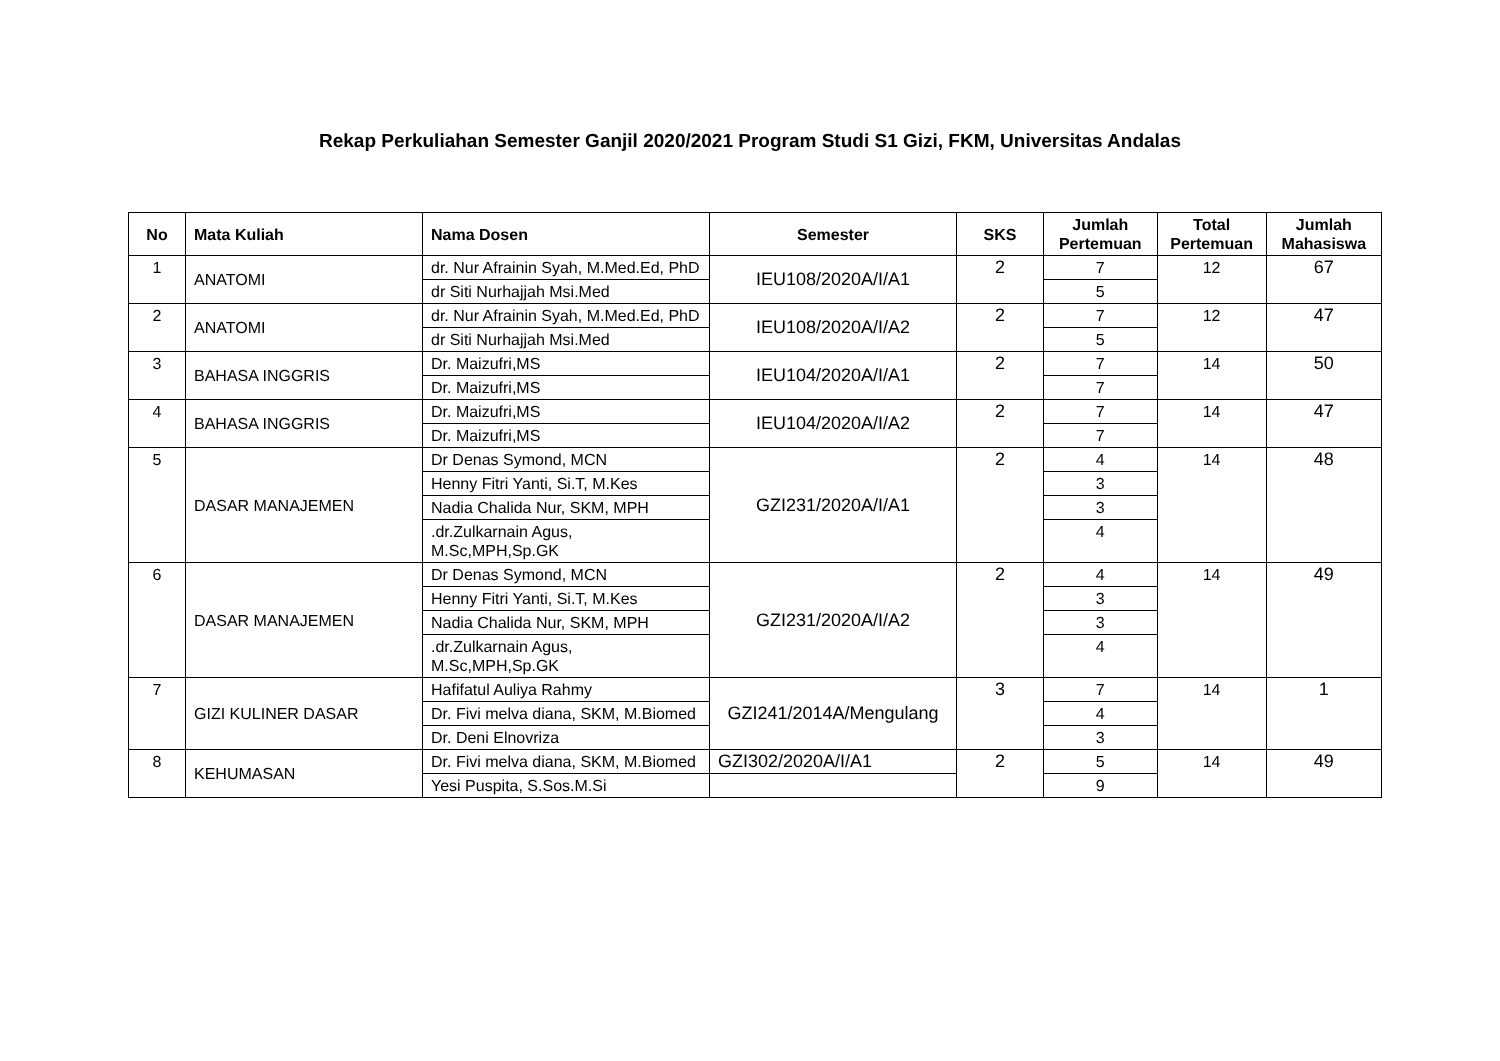Rekap Perkuliahan Semester Ganjil 2020/2021 Program Studi S1 Gizi, FKM, Universitas Andalas
| No | Mata Kuliah | Nama Dosen | Semester | SKS | Jumlah Pertemuan | Total Pertemuan | Jumlah Mahasiswa |
| --- | --- | --- | --- | --- | --- | --- | --- |
| 1 | ANATOMI | dr. Nur Afrainin Syah, M.Med.Ed, PhD | IEU108/2020A/I/A1 | 2 | 7 | 12 | 67 |
| | | dr Siti Nurhajjah Msi.Med | | | 5 | | |
| 2 | ANATOMI | dr. Nur Afrainin Syah, M.Med.Ed, PhD | IEU108/2020A/I/A2 | 2 | 7 | 12 | 47 |
| | | dr Siti Nurhajjah Msi.Med | | | 5 | | |
| 3 | BAHASA INGGRIS | Dr. Maizufri,MS | IEU104/2020A/I/A1 | 2 | 7 | 14 | 50 |
| | | Dr. Maizufri,MS | | | 7 | | |
| 4 | BAHASA INGGRIS | Dr. Maizufri,MS | IEU104/2020A/I/A2 | 2 | 7 | 14 | 47 |
| | | Dr. Maizufri,MS | | | 7 | | |
| 5 | DASAR MANAJEMEN | Dr Denas Symond, MCN | GZI231/2020A/I/A1 | 2 | 4 | 14 | 48 |
| | | Henny Fitri Yanti, Si.T, M.Kes | | | 3 | | |
| | | Nadia Chalida Nur, SKM, MPH | | | 3 | | |
| | | .dr.Zulkarnain Agus, M.Sc,MPH,Sp.GK | | | 4 | | |
| 6 | DASAR MANAJEMEN | Dr Denas Symond, MCN | GZI231/2020A/I/A2 | 2 | 4 | 14 | 49 |
| | | Henny Fitri Yanti, Si.T, M.Kes | | | 3 | | |
| | | Nadia Chalida Nur, SKM, MPH | | | 3 | | |
| | | .dr.Zulkarnain Agus, M.Sc,MPH,Sp.GK | | | 4 | | |
| 7 | GIZI KULINER DASAR | Hafifatul Auliya Rahmy | GZI241/2014A/Mengulang | 3 | 7 | 14 | 1 |
| | | Dr. Fivi melva diana, SKM, M.Biomed | | | 4 | | |
| | | Dr. Deni Elnovriza | | | 3 | | |
| 8 | KEHUMASAN | Dr. Fivi melva diana, SKM, M.Biomed | GZI302/2020A/I/A1 | 2 | 5 | 14 | 49 |
| | | Yesi Puspita, S.Sos.M.Si | | | 9 | | |